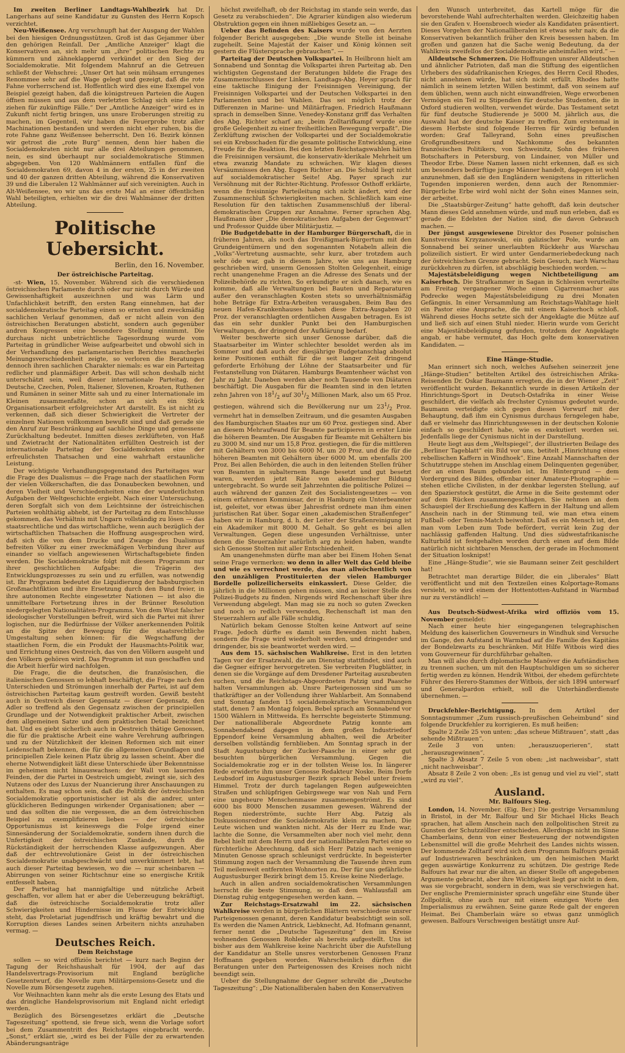Im zweiten Berliner Landtags-Wahlbezirk hat Dr. Langerhans auf seine Kandidatur zu Gunsten des Herrn Kopsch verzichtet.
Neu-Weißensee. Arg verschnupft hat der Ausgang der Wahlen bei den hiesigen Ordnungsstützen. Groß ist das Gejammer über den gehörigen Reinfall. Der „Amtliche Anzeiger“ klagt die Konservativen an, sich mehr um „ihre“ politischen Rechte zu kümmern und zähneklappernd verkündet er den Sieg der Socialdemokratie. Mit folgendem Mahnruf an die Getreuen schließt der Wehschrei: „Unser Ort hat sein mühsam errungenes Renommee sehr auf die Wage gelegt und gezeigt, daß die rote Fahne vorherrschend ist. Hoffentlich wird dies eine Exempel von Beispiel gezeigt haben, daß die königstreuen Parteien die Augen öffnen müssen und aus dem verletzten Schlag sich eine Lehre ziehen für zukünftige Fälle.“ Der „Amtliche Anzeiger“ wird es in Zukunft nicht fertig bringen, uns unsre Eroberungen streitig zu machen, im Gegenteil, wir haben die Feuerprobe trotz aller Machinationen bestanden und werden nicht eher ruhen, bis die rote Fahne ganz Weißensee beherrscht. Den 16. Bezirk können wir getrost die „rote Burg“ nennen, denn hier haben die Socialdemokraten nicht nur alle drei Abteilungen genommen, nein, es sind überhaupt nur socialdemokratische Stimmen abgegeben. Von 120 Wahlmännern entfallen fünf die Socialdemokraten 69, davon 4 in der ersten, 25 in der zweiten und 40 der ganzen dritten Abteilung, während die Konservativen 39 und die Liberalen 12 Wahlmänner auf sich vereinigten. Auch in Alt-Weißensee, wo wir uns das erste Mal an einer öffentlichen Wahl beteiligten, erhielten wir die drei Wahlmänner der dritten Abteilung.
Politische Uebersicht.
Berlin, den 16. November.
Der östreichische Parteitag.
-st- Wien, 15. November. Während sich die verschiedenen östreichischen Parlamente durch oder nur nicht durch Würde und Gewissenhaftigkeit auszeichnen und was Lärm und Unfachlichkeit betrifft, den ersten Rang einnehmen, hat der socialdemokratische Parteitag einen so ernsten und zweckmäßig sachlichen Verlauf genommen, daß er nicht allein von den östreichischen Beratungen absticht, sondern auch gegenüber andren Kongressen eine besondere Stellung einnimmt. Die durchaus nicht unbeträchtliche Tagesordnung wurde vom Parteitag in gründlicher Weise aufgearbeitet und obwohl sich in der Verhandlung des parlamentarischen Berichtes mancherlei Meinungsverschiedenheit zeigte, so verloren die Beratungen dennoch ihren sachlichen Charakter niemals: es war ein Parteitag redlicher und planmäßiger Arbeit. Das will schon deshalb nicht unterschätzt sein, weil dieser internationale Parteitag, der Deutsche, Czechen, Polen, Italiener, Slovenen, Kroaten, Ruthenen und Rumänen in seiner Mitte sah und zu einer Internationale im Kleinen zusammenfaßte, schon an sich ein Stück Organisationsarbeit erfolgreichster Art darstellt. Es ist nicht zu verkennen, daß sich dieser Schwierigkeit die Vertreter der einzelnen Nationen vollkommen bewußt sind und daß gerade sie den Anruf zur Beschränkung auf sachliche Dinge und gemessene Zurückhaltung bedeutet. Inmitten dieses zerklüfteten, von Haß und Zwietracht der Nationalitäten erfüllten Oestreich ist der internationale Parteitag der Socialdemokraten eine der erfreulichsten Thatsachen und eine wahrhaft erstaunliche Leistung.
Der wichtigste Verhandlungsgegenstand des Parteitages war die Frage des Dualismus — die Frage nach der staatlichen Form der vielen Völkerschaften, die das Donaubecken bewohnen, und deren Vielheit und Verschiedenheiten eine der wunderlichsten Aufgaben der Weltgeschichte ergiebt. Nach einer Untersuchung, deren Sorgfalt sich von dem Leichtsinne der östreichischen Parteien wohlthätig abhebt, ist der Parteitag zu dem Entschlusse gekommen, das Verhältnis mit Ungarn vollständig zu lösen — das staatsrechtliche und das wirtschaftliche, wenn auch bezüglich der wirtschaftlichen Thatsachen die Hoffnung ausgesprochen wird, daß sich die von dem Drucke und Zwange des Dualismus befreiten Völker zu einer zweckmäßigen Verbindung ihrer auf einander so vielfach angewiesenen Wirtschaftsgebiete finden werden. Die Socialdemokratie folgt mit diesem Programm nur ihrer geschichtlichen Aufgabe: die Trägerin des Entwicklungsprozesses zu sein und zu erfüllen, was notwendig ist. Ihr Programm bedeutet die Liquidierung der habsburgischen Großmachtfiktion und ihre Ersetzung durch den Bund freier, in ihre autonomen Rechte eingesetzter Nationen — ist also die unmittelbare Fortsetzung ihres in der Brünner Resolution niedergelegten Nationalitäten-Programms. Von dem Wust falscher ideologischer Vorstellungen befreit, wird sich die Partei mit ihrer logischen, nur die Bedürfnisse der Völker anerkennenden Politik an die Spitze der Bewegung für die staatsrechtliche Umgestaltung sehen können: für die Wegschaffung der staatlichen Form, die ein Produkt der Hausmachts-Politik war, und Errichtung eines Oestreich, das von den Völkern ausgeht und den Völkern gehören wird. Das Programm ist nun geschaffen und die Arbeit hierfür wird nachfolgen.
Die Frage, die die deutschen, die französischen, die italienischen Genossen so lebhaft beschäftigt, die Frage nach den Unterschieden und Strömungen innerhalb der Partei, ist auf dem östreichischen Parteitag kaum gestreift worden. Gewiß besteht auch in Oestreich dieser Gegensatz — dieser Gegensatz, den Adler so treffend als den Gegensatz zwischen der principiellen Grundlage und der Notwendigkeit praktischer Arbeit, zwischen dem allgemeinen Satze und dem praktischen Detail bezeichnet hat. Und es giebt sicherlich auch in Oestreich thätige Genossen, die für die praktische Arbeit eine wahre Verehrung aufbringen und zu der Nützlichkeit der kleinen Reformen sich mit einer Leidenschaft bekennen, die für die allgemeinen Grundlagen und principiellen Ziele keinen Platz übrig zu lassen scheint. Aber die eherne Notwendigkeit läßt diese Unterschiede über Bekenntnisse im geheimen nicht hinauswachsen: der Wall von lauernden Feinden, der die Partei in Oestreich umgiebt, zwingt sie, sich des Nutzens oder des Luxus der Nuancierung ihrer Anschauungen zu enthalten. Es mag schon sein, daß die Politik der östreichischen Socialdemokratie opportunistischer ist als die andrer, unter glücklicheren Bedingungen wirkender Organisationen; aber — und das sollten die nie vergessen, die an dem östreichischen Beispiel zu exemplifizieren lieben — der östreichische Opportunismus ist keineswegs die Folge irgend einer Sinnesänderung der Socialdemokratie, sondern ihnen durch die Unfertigkeit der östreichischen Zustände, durch die Rückständigkeit der herrschenden Klasse aufgezwungen. Aber daß der echtrevolutionäre Geist in der östreichischen Socialdemokratie unabgeschwächt und unverkümmert lebt, hat auch dieser Parteitag bewiesen, wo die — nur scheinbaren — Abirrungen von seiner Richtschnur eine so energische Kritik entfesselt haben.
Der Parteitag hat mannigfaltige und nützliche Arbeit geschaffen, vor allem hat er aber die Ueberzeugung bekräftigt, daß die östreichische Socialdemokratie trotz aller Schwierigkeiten und Hindernisse im Flusse der Entwicklung steht, das Proletariat jugendfrisch und kräftig bewahrt und die Korruption dieses Landes seinen Arbeitern nichts anzuhaben vermag. —
Deutsches Reich.
Dem Reichstage
sollen — so wird offiziös berichtet — kurz nach Beginn der Tagung der Reichshaushalt für 1904, der auf das Handelsvertrags-Provisorium mit England bezügliche Gesetzentwurf, die Novelle zum Militärpensions-Gesetz und die Novelle zum Börsengesetz zugehen.
Vor Weihnachten kann mehr als die erste Lesung des Etats und das dringliche Handelsprovisorium mit England nicht erledigt werden.
Bezüglich des Börsengesetzes erklärt die „Deutsche Tageszeitung“ spottend, sie freue sich, wenn die Vorlage sofort bei dem Zusammentritt des Reichstages eingebracht werde. „Sonst,“ erklärt sie, „wird es bei der Fülle der zu erwartenden Abänderungsanträge
höchst zweifelhaft, ob der Reichstag im stande sein werde, das Gesetz zu verabschieden“. Die Agrarier kündigen also wiederum Obstruktion gegen ein ihnen mißliebiges Gesetz an. —
Ueber das Befinden des Kaisers wurde von den Aerzten folgender Bericht ausgegeben: „Die wunde Stelle ist beinahe zugeheilt. Seine Majestät der Kaiser und König können seit gestern die Flüstersprache gebrauchen“. —
Parteitag der Deutschen Volkspartei. In Heilbronn hielt am Sonnabend und Sonntag die Volkspartei ihren Parteitag ab. Den wichtigsten Gegenstand der Beratungen bildete die Frage des Zusammenschlusses der Linken. Landtags-Abg. Heyer sprach für eine taktische Einigung der Freisinnigen Vereinigung, der Freisinnigen Volkspartei und der Deutschen Volkspartei in den Parlamenten und bei Wahlen. Das sei möglich trotz der Differenzen in Marine- und Militärfragen. Friedrich Haußmann sprach in demselben Sinne. Venedey-Konstanz griff das Verhalten des Abg. Richter scharf an; „beim Zolltarifkampf wurde eine große Gelegenheit zu einer freiheitlichen Bewegung verpaßt“. Die Zerklüftung zwischen der Volkspartei und der Socialdemokratie sei ein Krebsschaden für die gesamte politische Entwicklung, eine Freude für die Reaktion. Bei den letzten Reichstagswahlen hätten die Freisinnigen versäumt, die konservativ-klerikale Mehrheit um etwa zwanzig Mandate zu schwächen. Wir klagen dieses Versäumnisses den Abg. Eugen Richter an. Die Schuld liegt nicht auf socialdemokratischer Seite! Abg. Payer sprach zur Versöhnung mit der Richter-Richtung. Professor Osthoff erklärte, wenn die freisinnige Parteileitung sich nicht ändert, wird der Zusammenschluß Schwierigkeiten machen. Schließlich kam eine Resolution für den taktischen Zusammenschluß der liberal-demokratischen Gruppen zur Annahme. Ferner sprachen Abg. Haußmann über „Die demokratischen Aufgaben der Gegenwart“ und Professor Quidde über Militärjustiz. —
Die Budgetdebatte in der Hamburger Bürgerschaft, die in früheren Jahren, als noch das Dreißigmark-Bürgertum mit den Grundeigentümern und den sogenannten Notabeln allein die „Volks“-Vertretung ausmachte, sehr kurz, aber trotzdem auch sehr öde war, gab in diesem Jahre, wie uns aus Hamburg geschrieben wird, unserm Genossen Stolten Gelegenheit, einige recht unangenehme Fragen an die Adresse des Senats und der Polizeibehörde zu richten. So erkundigte er sich danach, wie es komme, daß alle Verwaltungen bei Bauten und Reparaturen außer den veranschlagten Kosten stets so unverhältnismäßig hohe Beträge für Extra-Arbeiten verausgaben. Beim Bau des neuen Hafen-Krankenhauses haben diese Extra-Ausgaben 20 Proz. der veranschlagten ordentlichen Ausgaben betragen. Es ist das ein sehr dunkler Punkt bei den Hamburgischen Verwaltungen, der dringend der Aufklärung bedarf.
Weiter beschwerte sich unser Genosse darüber, daß die Staatsarbeiter im Winter schlechter besoldet werden als im Sommer und daß auch der diesjährige Budgetanschlag absolut keine Positionen enthält für die seit langer Zeit dringend geforderte Erhöhung der Löhne der Staatsarbeiter und für Festanstellung von Diätaren. Hamburgs Beamtenheer wächst von Jahr zu Jahr. Daneben werden aber noch Tausende von Diätaren beschäftigt. Die Ausgaben für die Beamten sind in den letzten zehn Jahren von 181/2 auf 301/2 Millionen Mark, also um 65 Proz. gestiegen, während sich die Bevölkerung nur um 231/2 Proz. vermehrt hat in demselben Zeitraum, und die gesamten Ausgaben des Hamburgischen Staates nur um 60 Proz. gestiegen sind. Aber an diesem Mehraufwand für Beamte participieren in erster Linie die höheren Beamten. Die Ausgaben für Beamte mit Gehältern bis zu 3000 M. sind nur um 15,8 Proz. gestiegen, die für die mittleren mit Gehältern von 3000 bis 6000 M. um 20 Proz. und die für die höheren Beamten mit Gehältern über 6000 M. um ebenfalls 200 Proz. Bei allen Behörden, die auch in den leitenden Stellen früher von Beamten in subalternem Range besetzt und gut besetzt waren, werden jetzt Räte von akademischer Bildung untergebracht. So wurde seit Jahrzehnten die politische Polizei — auch während der ganzen Zeit des Socialistengesetzes — von einem erfahrenen Kommissar, der in Hamburg ein Unterbeamter ist, geleitet, vor etwas über Jahresfrist ordnete man ihm einen juristischen Rat über. Sogar einen „akademischen Straßenfeger“ haben wir in Hamburg, d. h. der Leiter der Straßenreinigung ist ein Akademiker mit 8000 M. Gehalt. So geht es bei allen Verwaltungen. Gegen diese ungesunden Verhältnisse, unter denen die Steuerzahler natürlich arg zu leiden haben, wandte sich Genosse Stolten mit aller Entschiedenheit.
Am unangenehmsten dürfte man aber bei Einem Hohen Senat seine Frage vermerken: wo denn in aller Welt das Geld bleibe und wie es verrechnet werde, das man allwöchentlich von den unzähligen Prostituierten der vielen Hamburger Bordelle polizeilicherseits einkassiert. Diese Gelder, die jährlich in die Millionen gehen müssen, sind an keiner Stelle des Polizei-Budgets zu finden. Nirgends wird Rechenschaft über ihre Verwendung abgelegt. Man mag sie zu noch so guten Zwecken und noch so redlich verwenden, Rechenschaft ist man den Steuerzahlern auf alle Fälle schuldig.
Natürlich bekam Genosse Stolten keine Antwort auf seine Frage. Jedoch dürfte es damit sein Bewenden nicht haben, sondern die Frage wird wiederholt werden, und dringender und dringender, bis sie beantwortet werden wird. —
Aus dem 15. sächsischen Wahlkreise. Erst in den letzten Tagen vor der Ersatzwahl, die am Dienstag stattfindet, sind auch die Gegner eifriger hervorgetreten. Sie verbreiten Flugblätter, in denen sie die Vorgänge auf dem Dresdener Parteitag auszubeuten suchen, und die Reichstags-Abgeordneten Patzig und Paasche halten Versammlungen ab. Unsre Parteigenossen sind um so thatkräftiger an der Vollendung ihrer Wahlarbeit. Am Sonnabend und Sonntag fanden 15 socialdemokratische Versammlungen statt, denen 7 am Montag folgen. Bebel sprach am Sonnabend vor 1500 Wählern in Mittweida. Es herrschte begeisterte Stimmung. Der nationalliberale Abgeordnete Patzig konnte am Sonnabendabend dagegen in dem großen Industriedorf Eppendorf keine Versammlung abhalten, weil die Arbeiter derselben vollständig fernblieben. Am Sonntag sprach in der Stadt Augustusburg der Zucker-Paasche in einer sehr gut besuchten bürgerlichen Versammlung. Gegen die Socialdemokratie zog er in der tollsten Weise los. In längerer Rede erwiderte ihm unser Genosse Redakteur Noske. Beim Dorfe Leubsdorf im Augustusburger Bezirk sprach Bebel unter freiem Himmel. Trotz der durch tagelangen Regen aufgeweichten Straßen und schlüpfrigen Gebirgswege war von Nah und Fern eine ungeheure Menschenmasse zusammengeströmt. Es sind 6000 bis 8000 Menschen zusammen gewesen. Während der Regen niederströmte, suchte Herr Abg. Patzig als Diskussionsredner die Socialdemokratie klein zu machen. Die Leute wichen und wankten nicht. Als der Herr zu Ende war, lachte die Sonne, die Versammelten aber noch viel mehr, denn Bebel hielt mit dem Herrn und der nationalliberalen Partei eine so fürchterliche Abrechnung, daß sich Herr Patzig nach wenigen Minuten Genosse sprach schleunigst verdrückte. In begeisterter Stimmung zogen nach der Versammlung die Tausende ihren zum Teil meilenweit entfernten Wohnorten zu. Der für uns gefährliche Augustusburger Bezirk bringt dem 15. Kreise keine Niederlage.
Auch in allen andren socialdemokratischen Versammlungen herrscht die beste Stimmung, so daß dem Wahlausfall am Dienstag ruhig entgegengesehen werden kann. —
Zur Reichstags-Ersatzwahl im 22. sächsischen Wahlkreise werden in bürgerlichen Blättern verschiedene unsrer Parteigenossen genannt, deren Kandidatur beabsichtigt sein soll. Es werden die Namen Antrick, Liebknecht, Ad. Hofmann genannt, ferner nennt die „Deutsche Tageszeitung“ den im Kreise wohnenden Genossen Rohleder als bereits aufgestellt. Uns ist bisher aus dem Wahlkreise keine Nachricht über die Aufstellung der Kandidatur an Stelle unsres verstorbenen Genossen Franz Hoffmann gegeben worden. Wahrscheinlich dürften die Beratungen unter den Parteigenossen des Kreises noch nicht beendigt sein.
Ueber die Stellungnahme der Gegner schreibt die „Deutsche Tageszeitung“: „Die Nationalliberalen haben den Konservativen
den Wunsch unterbreitet, das Kartell möge für die bevorstehende Wahl aufrechterhalten werden. Gleichzeitig haben sie den Grafen v. Hoensbroech wieder als Kandidaten präsentiert. Dieses Vorgehen der Nationalliberalen ist etwas sehr naiv, da die Konservativen bekanntlich früher den Kreis besessen haben. Im großen und ganzen hat die Sache wenig Bedeutung, da der Wahlkreis zweifellos der Socialdemokratie anheimfallen wird.“ —
Alldeutsche Schmerzen. Die Hoffnungen unsrer Alldeutschen und ähnlicher Patrioten, daß man die Stiftung des eigentlichen Urhebers des südafrikanischen Krieges, des Herrn Cecil Rhodes, nicht annehmen würde, hat sich nicht erfüllt. Rhodes hatte nämlich in seinem letzten Willen bestimmt, daß von seinem auf dem üblichen, wenn auch nicht einwandfreien, Wege erworbenen Vermögen ein Teil zu Stipendien für deutsche Studenten, die in Oxford studieren wollten, verwendet würde. Das Testament setzt für fünf deutsche Studierende je 5000 M. jährlich aus, die Auswahl hat der deutsche Kaiser zu treffen. Zum erstenmal in diesem Herbste sind folgende Herren für würdig befunden worden: Graf Talleyrand, Sohn eines preußischen Großgrundbesitzers und Nachkomme des bekannten französischen Politikers, von Schweinitz, Sohn des früheren Botschafters in Petersburg, von Lindainer, von Müller und Theodor Erbe. Diese Namen lassen nicht erkennen, daß es sich um besonders bedürftige junge Männer handelt, dagegen ist wohl anzunehmen, daß sie den Engländern wenigstens in ritterlichen Tugenden imponieren werden, denn auch der Renommier-Bürgerliche Erbe wird wohl nicht der Sohn eines Mannes sein, der arbeitet.
Die „Staatsbürger-Zeitung“ hatte gehofft, daß kein deutscher Mann dieses Geld annehmen würde, und muß nun erleben, daß es gerade die Edelsten der Nation sind, die davon Gebrauch machen. —
Der jüngst ausgewiesene Direktor des Posener polnischen Kunstvereins Krzyzanowski, ein galizischer Pole, wurde am Sonnabend bei seiner unerlaubten Rückkehr aus Warschau polizeilich sistiert. Er wird unter Gendarmeriebedeckung nach der östreichischen Grenze gebracht. Sein Gesuch, nach Warschau zurückkehren zu dürfen, ist abschlägig beschieden worden. —
Majestätsbeleidigung wegen Nichtbeteiligung am Kaiserhoch. Die Strafkammer in Sagan in Schlesien verurteilte am Freitag vergangener Woche einen Cigarrenmacher aus Podrecke wegen Majestätsbeleidigung zu drei Monaten Gefängnis. In einer Versammlung am Reichstags-Wahltage hielt ein Pastor eine Ansprache, die mit einem Kaiserhoch schloß. Während dieses Hochs setzte sich der Angeklagte die Mütze auf und ließ sich auf einen Stuhl nieder. Hierin wurde vom Gericht eine Majestätsbeleidigung gefunden, trotzdem der Angeklagte angab, er habe vermutet, das Hoch gelte dem konservativen Kandidaten. —
Eine Hänge-Studie.
Man erinnert sich noch, welches Aufsehen seinerzeit jene „Hänge-Studien“ betitelten Artikel des östreichischen Afrika-Reisenden Dr. Oskar Baumann erregten, die in der Wiener „Zeit“ veröffentlicht wurden. Bekanntlich wurde in diesen Artikeln der Hinrichtungs-Sport in Deutsch-Ostafrika in einer Weise geschildert, die vielfach als frechster Cynismus gedeutet wurde. Baumann verteidigte sich gegen diesen Vorwurf mit der Behauptung, daß ihm ein Cynismus durchaus ferngelegen habe, daß er vielmehr das Hinrichtungswesen in der deutschen Kolonie einfach so geschildert habe, wie es exekutiert worden sei. Jedenfalls liege der Cynismus nicht in der Darstellung.
Heute liegt aus dem „Weltspiegel“, der illustrierten Beilage des „Berliner Tageblatt“ ein Bild vor uns, betitelt „Hinrichtung eines rebellischen Kaffern in Windhoek“. Eine Anzahl Mannschaften der Schutztruppe stehen im Anschlag einem Delinquenten gegenüber, der an einen Baum gebunden ist. Im Hintergrund — dem Vordergrund des Bildes, offenbar einer Amateur-Photographie — stehen etliche Civilisten, in der denkbar legersten Stellung, auf den Spazierstock gestützt, die Arme in die Seite gestemmt oder auf dem Rücken zusammengeschlagen. Sie nehmen an dem Schauspiel der Erschießung des Kaffern in der Haltung und allem Anschein nach in der Stimmung teil, wie man etwa einem Fußball- oder Tennis-Match beiwohnt. Daß es ein Mensch ist, den man vom Leben zum Tode befördert, verrät kein Zug der nachlässig gaffenden Haltung. Und dies südwestafrikanische Kulturbild ist festgehalten worden durch einen auf dem Bilde natürlich nicht sichtbaren Menschen, der gerade im Hochmoment der Situation losknipst!
Eine „Hänge-Studie“, wie sie Baumann seiner Zeit geschildert hat!
Betrachtet man derartige Bilder, die ein „liberales“ Blatt veröffentlicht und mit den Textzeilen eines Kolportage-Romans versieht, so wird einem der Hottentotten-Aufstand in Warmbad nur zu verständlich! —
Aus Deutsch-Südwest-Afrika wird offiziös vom 15. November gemeldet:
Nach einer heute hier eingegangenen telegraphischen Meldung des kaiserlichen Gouverneurs in Windhuk sind Versuche im Gange, den Aufstand in Warmbad auf die Familie des Kapitäns der Bondelzwarts zu beschränken. Mit Hilfe Witbois wird dies vom Gouverneur für durchführbar gehalten.
Man will also durch diplomatische Manöver die Aufständischen zu trennen suchen, um mit den Hauptschuldigen um so sicherer fertig werden zu können. Hendrik Witboi, der ehedem gefürchtete Führer des Herero-Stammes der Witbois, der sich 1894 unterwarf und Generalpardon erhielt, soll die Unterhändlerdienste übernehmen. —
Druckfehler-Berichtigung. In dem Artikel der Sonntagsnummer „Zum russisch-preußischen Geheimbund“ sind folgende Druckfehler zu korrigieren. Es muß heißen:
Spalte 2 Zeile 25 von unten: „das scheue Mißtrauen“, statt „das sehende Mißtrauen“.
Zeile 3 von unten: „herauszuoperieren“, statt „herauszugewinnen“.
Spalte 3 Absatz 7 Zeile 5 von oben: „ist nachweisbar“, statt „nicht nachweisbar“.
Absatz 8 Zeile 2 von oben: „Es ist genug und viel zu viel“, statt „wird zu viel“.
Ausland.
Mr. Balfours Sieg.
London, 14. November. (Eig. Ber.) Die gestrige Versammlung in Bristol, in der Mr. Balfour und Sir Michael Hicks Beach sprachen, hat allem Anschein nach den zollpolitischen Streit zu Gunsten der Schutzzöllner entschieden. Allerdings nicht im Sinne Chamberlains, denn von einer Besteuerung der notwendigsten Lebensmittel will die große Mehrheit des Landes nichts wissen. Der kommende Zolltarif wird sich dem Programm Balfours gemäß auf Industriewaren beschränken, um den heimischen Markt gegen auswärtige Konkurrenz zu schützen. Die gestrige Rede Balfours hat zwar nur die alten, an dieser Stelle oft angegebenen Argumente gebracht, aber ihre Wichtigkeit liegt gar nicht in dem, was sie vorgebracht, sondern in dem, was sie verschwiegen hat. Der englische Premierminister sprach ungefähr eine Stunde über Zollpolitik, ohne auch nur mit einem einzigen Worte den Imperialismus zu erwähnen. Seine ganze Rede galt der engeren Heimat. Bei Chamberlain wäre so etwas ganz unmöglich gewesen. Balfours Verschweigen bestätigt unsre Auf-